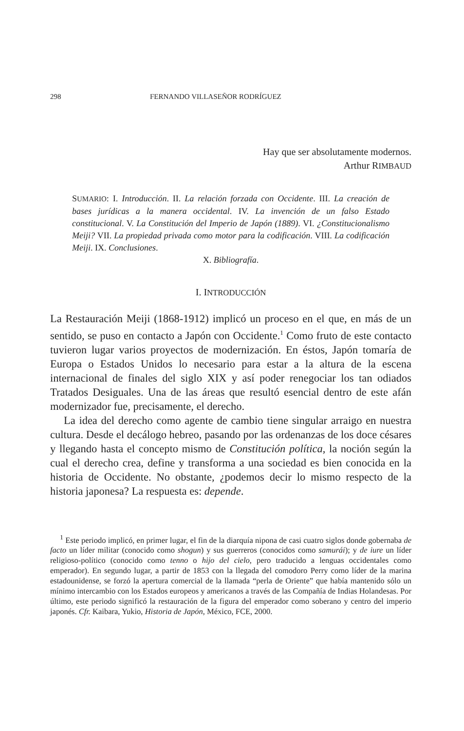298 FERNANDO VILLASEÑOR RODRÍGUEZ
Hay que ser absolutamente modernos.
Arthur RIMBAUD
SUMARIO: I. Introducción. II. La relación forzada con Occidente. III. La creación de bases jurídicas a la manera occidental. IV. La invención de un falso Estado constitucional. V. La Constitución del Imperio de Japón (1889). VI. ¿Constitucionalismo Meiji? VII. La propiedad privada como motor para la codificación. VIII. La codificación Meiji. IX. Conclusiones.
X. Bibliografía.
I. INTRODUCCIÓN
La Restauración Meiji (1868-1912) implicó un proceso en el que, en más de un sentido, se puso en contacto a Japón con Occidente.<sup>1</sup> Como fruto de este contacto tuvieron lugar varios proyectos de modernización. En éstos, Japón tomaría de Europa o Estados Unidos lo necesario para estar a la altura de la escena internacional de finales del siglo XIX y así poder renegociar los tan odiados Tratados Desiguales. Una de las áreas que resultó esencial dentro de este afán modernizador fue, precisamente, el derecho.
La idea del derecho como agente de cambio tiene singular arraigo en nuestra cultura. Desde el decálogo hebreo, pasando por las ordenanzas de los doce césares y llegando hasta el concepto mismo de Constitución política, la noción según la cual el derecho crea, define y transforma a una sociedad es bien conocida en la historia de Occidente. No obstante, ¿podemos decir lo mismo respecto de la historia japonesa? La respuesta es: depende.
<sup>1</sup> Este periodo implicó, en primer lugar, el fin de la diarquía nipona de casi cuatro siglos donde gobernaba de facto un líder militar (conocido como shogun) y sus guerreros (conocidos como samurái); y de iure un líder religioso-político (conocido como tenno o hijo del cielo, pero traducido a lenguas occidentales como emperador). En segundo lugar, a partir de 1853 con la llegada del comodoro Perry como líder de la marina estadounidense, se forzó la apertura comercial de la llamada “perla de Oriente” que había mantenido sólo un mínimo intercambio con los Estados europeos y americanos a través de las Compañía de Indias Holandesas. Por último, este periodo significó la restauración de la figura del emperador como soberano y centro del imperio japonés. Cfr. Kaibara, Yukio, Historia de Japón, México, FCE, 2000.